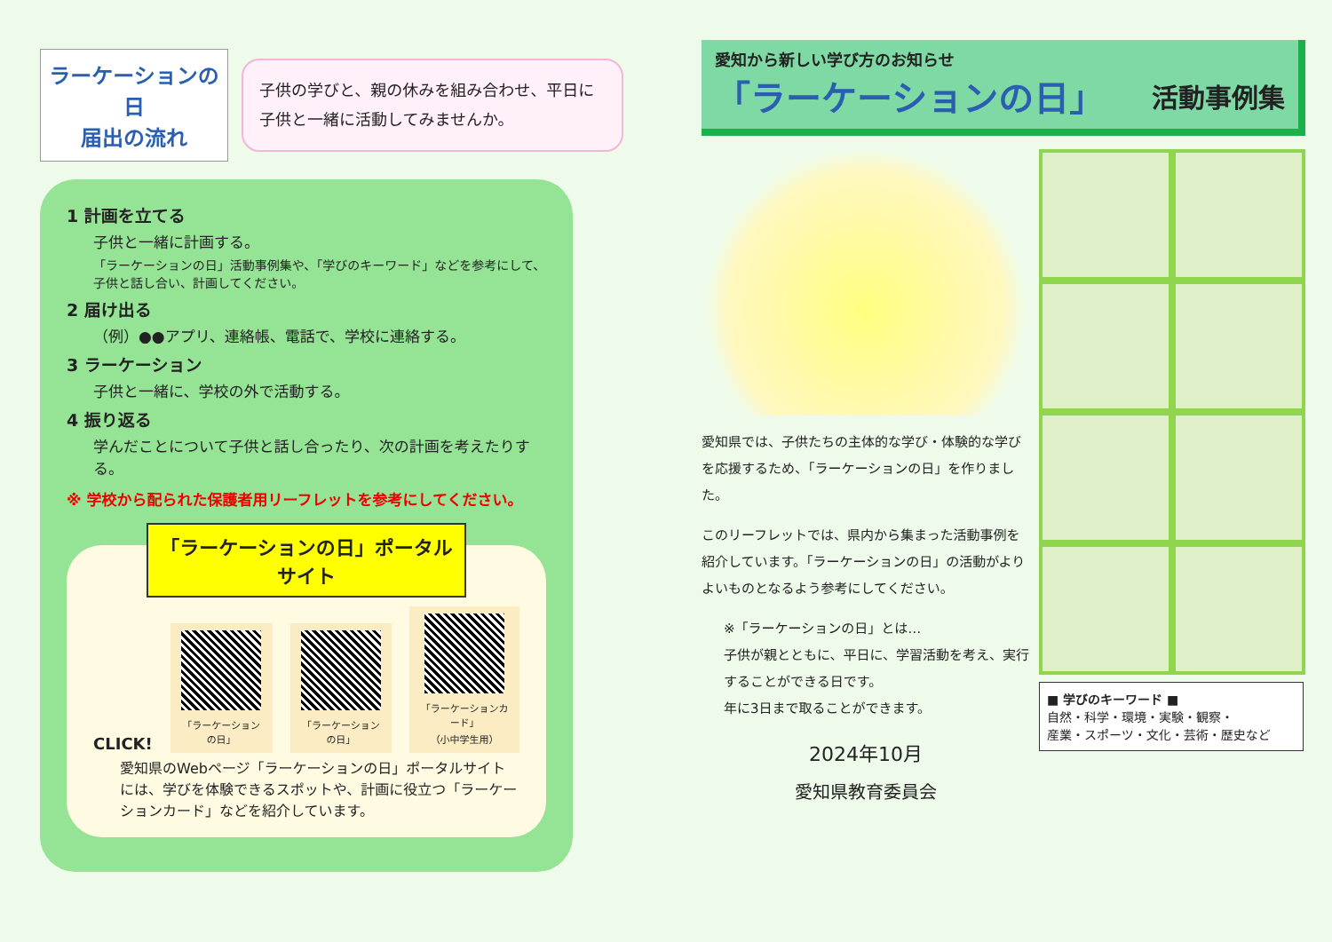ラーケーションの日
届出の流れ
子供の学びと、親の休みを組み合わせ、平日に子供と一緒に活動してみませんか。
1 計画を立てる
子供と一緒に計画する。
「ラーケーションの日」活動事例集や、「学びのキーワード」などを参考にして、子供と話し合い、計画してください。
2 届け出る
（例）●●アプリ、連絡帳、電話で、学校に連絡する。
3 ラーケーション
子供と一緒に、学校の外で活動する。
4 振り返る
学んだことについて子供と話し合ったり、次の計画を考えたりする。
※ 学校から配られた保護者用リーフレットを参考にしてください。
「ラーケーションの日」ポータルサイト
CLICK!
「ラーケーションの日」
「ラーケーションの日」
「ラーケーションカード」
（小中学生用）
愛知県のWebページ「ラーケーションの日」ポータルサイトには、学びを体験できるスポットや、計画に役立つ「ラーケーションカード」などを紹介しています。
愛知から新しい学び方のお知らせ
「ラーケーションの日」 活動事例集
愛知県では、子供たちの主体的な学び・体験的な学びを応援するため、「ラーケーションの日」を作りました。
このリーフレットでは、県内から集まった活動事例を紹介しています。「ラーケーションの日」の活動がよりよいものとなるよう参考にしてください。
※「ラーケーションの日」とは…
子供が親とともに、平日に、学習活動を考え、実行することができる日です。
年に3日まで取ることができます。
2024年10月
愛知県教育委員会
■ 学びのキーワード ■
自然・科学・環境・実験・観察・
産業・スポーツ・文化・芸術・歴史など